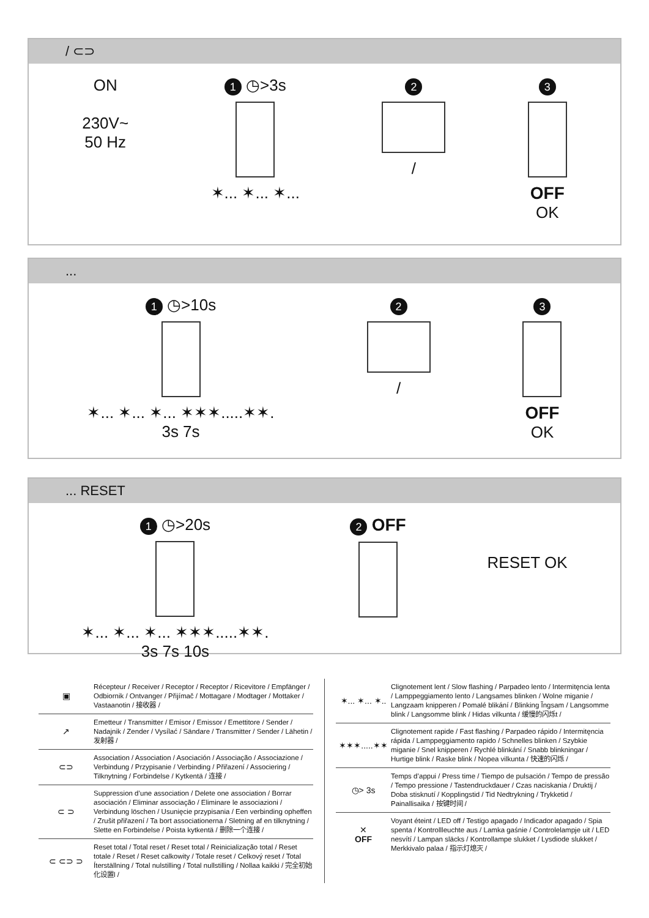/ ⊂⊃
ON
230V~
50 Hz
1 ◷>3s
✶... ✶... ✶...
2
/
3
OFF
OK
...
1 ◷>10s
✶... ✶... ✶... ✶✶✶.....✶✶.
3s 7s
2
/
3
OFF
OK
... RESET
1 ◷>20s
✶... ✶... ✶... ✶✶✶.....✶✶.
3s 7s 10s
2 OFF
RESET OK
▣
Récepteur / Receiver / Receptor / Receptor / Ricevitore / Empfänger / Odbiornik / Ontvanger / Přijímač / Mottagare / Modtager / Mottaker / Vastaanotin / 接收器 /
↗
Emetteur / Transmitter / Emisor / Emissor / Emettitore / Sender / Nadajnik / Zender / Vysílać / Sändare / Transmitter / Sender / Lähetin / 发射器 /
⊂⊃
Association / Association / Asociación / Associação / Associazione / Verbindung / Przypisanie / Verbinding / Přiřazení / Associering / Tilknytning / Forbindelse / Kytkentä / 连接 /
⊂ ⊃
Suppression d’une association / Delete one association / Borrar asociación / Eliminar associação / Eliminare le associazioni / Verbindung löschen / Usunięcie przypisania / Een verbinding opheffen / Zrušit přiřazení / Ta bort associationerna / Sletning af en tilknytning / Slette en Forbindelse / Poista kytkentä / 删除一个连接 /
⊂ ⊂⊃ ⊃
Reset total / Total reset / Reset total / Reinicialização total / Reset totale / Reset / Reset calkowity / Totale reset / Celkový reset / Total Íterställning / Total nulstilling / Total nullstilling / Nollaa kaikki / 完全初始化设置l /
✶... ✶... ✶..
Clignotement lent / Slow flashing / Parpadeo lento / Intermitęncia lenta / Lamppeggiamento lento / Langsames blinken / Wolne miganie / Langzaam knipperen / Pomalé blikání / Blinking Ĩngsam / Langsomme blink / Langsomme blink / Hidas vilkunta / 缓慢的闪烁t /
✶✶✶.....✶✶
Clignotement rapide / Fast flashing / Parpadeo rápido / Intermitęncia rápida / Lamppeggiamento rapido / Schnelles blinken / Szybkie miganie / Snel knipperen / Rychlé blinkání / Snabb blinkningar / Hurtige blink / Raske blink / Nopea vilkunta / 快速的闪烁 /
◷> 3s
Temps d’appui / Press time / Tiempo de pulsación / Tempo de pressão / Tempo pressione / Tastendruckdauer / Czas naciskania / Druktij / Doba stisknutí / Kopplingstid / Tid Nedtrykning / Trykketid / Painallisaika / 按键时间 /
✕
OFF
Voyant éteint / LED off / Testigo apagado / Indicador apagado / Spia spenta / Kontrollleuchte aus / Lamka gaśnie / Controlelampje uit / LED nesvítí / Lampan släcks / Kontrollampe slukket / Lysdiode slukket / Merkkivalo palaa / 指示灯熄灭 /